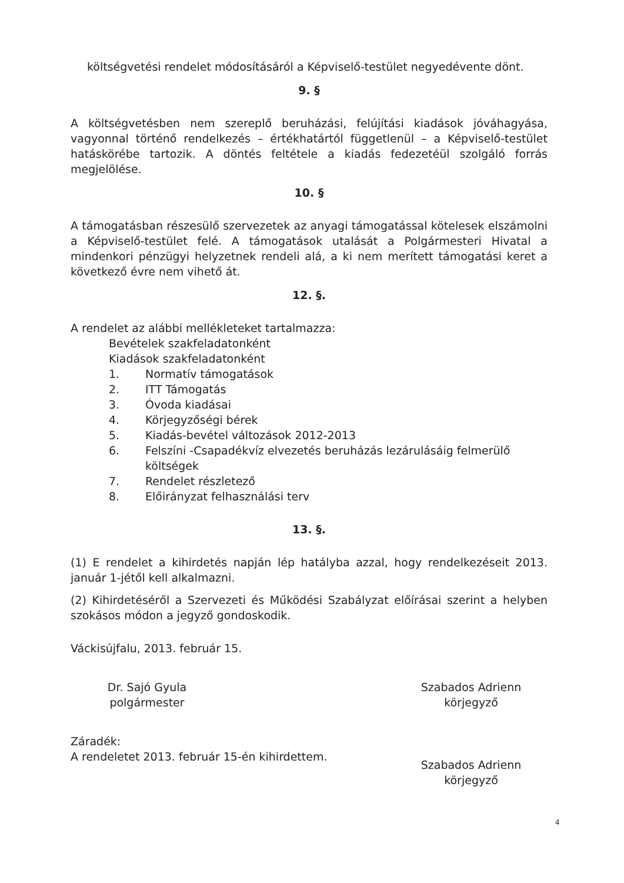költségvetési rendelet módosításáról a Képviselő-testület negyedévente dönt.
9. §
A költségvetésben nem szereplő beruházási, felújítási kiadások jóváhagyása, vagyonnal történő rendelkezés – értékhatártól függetlenül – a Képviselő-testület hatáskörébe tartozik. A döntés feltétele a kiadás fedezetéül szolgáló forrás megjelölése.
10. §
A támogatásban részesülő szervezetek az anyagi támogatással kötelesek elszámolni a Képviselő-testület felé. A támogatások utalását a Polgármesteri Hivatal a mindenkori pénzügyi helyzetnek rendeli alá, a ki nem merített támogatási keret a következő évre nem vihető át.
12. §.
A rendelet az alábbi mellékleteket tartalmazza:
Bevételek szakfeladatonként
Kiadások szakfeladatonként
1. Normatív támogatások
2. ITT Támogatás
3. Óvoda kiadásai
4. Körjegyzőségi bérek
5. Kiadás-bevétel változások 2012-2013
6. Felszíni -Csapadékvíz elvezetés beruházás lezárulásáig felmerülő költségek
7. Rendelet részletező
8. Előirányzat felhasználási terv
13. §.
(1) E rendelet a kihirdetés napján lép hatályba azzal, hogy rendelkezéseit 2013. január 1-jétől kell alkalmazni.
(2) Kihirdetéséről a Szervezeti és Működési Szabályzat előírásai szerint a helyben szokásos módon a jegyző gondoskodik.
Váckisújfalu, 2013. február 15.
Dr. Sajó Gyula
polgármester
Szabados Adrienn
körjegyző
Záradék:
A rendeletet 2013. február 15-én kihirdettem.
Szabados Adrienn
körjegyző
4